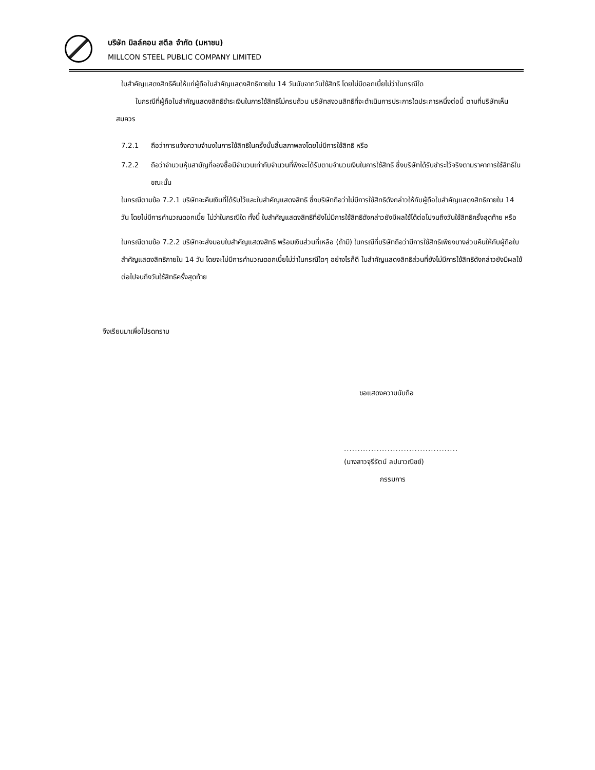บริษัท มิลล์คอน สตีล จำกัด (มหาชน)
MILLCON STEEL PUBLIC COMPANY LIMITED
ใบสำคัญแสดงสิทธิคืนให้แก่ผู้ถือใบสำคัญแสดงสิทธิภายใน 14 วันนับจากวันใช้สิทธิ โดยไม่มีดอกเบี้ยไม่ว่าในกรณีใด
ในกรณีที่ผู้ถือใบสำคัญแสดงสิทธิชำระเงินในการใช้สิทธิไม่ครบถ้วน บริษัทสงวนสิทธิที่จะดำเนินการประการใดประการหนึ่งต่อนี้ ตามที่บริษัทเห็นสมควร
7.2.1 ถือว่าการแจ้งความจำนงในการใช้สิทธิในครั้งนั้นสิ้นสภาพลงโดยไม่มีการใช้สิทธิ หรือ
7.2.2 ถือว่าจำนวนหุ้นสามัญที่จองซื้อมีจำนวนเท่ากับจำนวนที่พึงจะได้รับตามจำนวนเงินในการใช้สิทธิ ซึ่งบริษัทได้รับชำระไว้จริงตามราคาการใช้สิทธิในขณะนั้น
ในกรณีตามข้อ 7.2.1 บริษัทจะคืนเงินที่ได้รับไว้และใบสำคัญแสดงสิทธิ ซึ่งบริษัทถือว่าไม่มีการใช้สิทธิดังกล่าวให้กับผู้ถือใบสำคัญแสดงสิทธิภายใน 14 วัน โดยไม่มีการคำนวณดอกเบี้ย ไม่ว่าในกรณีใด ทั้งนี้ ใบสำคัญแสดงสิทธิที่ยังไม่มีการใช้สิทธิดังกล่าวยังมีผลใช้ได้ต่อไปจนถึงวันใช้สิทธิครั้งสุดท้าย หรือ
ในกรณีตามข้อ 7.2.2 บริษัทจะส่งมอบใบสำคัญแสดงสิทธิ พร้อมเงินส่วนที่เหลือ (ถ้ามี) ในกรณีที่บริษัทถือว่ามีการใช้สิทธิเพียงบางส่วนคืนให้กับผู้ถือใบสำคัญแสดงสิทธิภายใน 14 วัน โดยจะไม่มีการคำนวณดอกเบี้ยไม่ว่าในกรณีใดๆ อย่างไรก็ดี ใบสำคัญแสดงสิทธิส่วนที่ยังไม่มีการใช้สิทธิดังกล่าวยังมีผลใช้ต่อไปจนถึงวันใช้สิทธิครั้งสุดท้าย
จึงเรียนมาเพื่อโปรดทราบ
ขอแสดงความนับถือ
..........................................
(นางสาวจุรีรัตน์ ลปนาวณิชย์)
กรรมการ